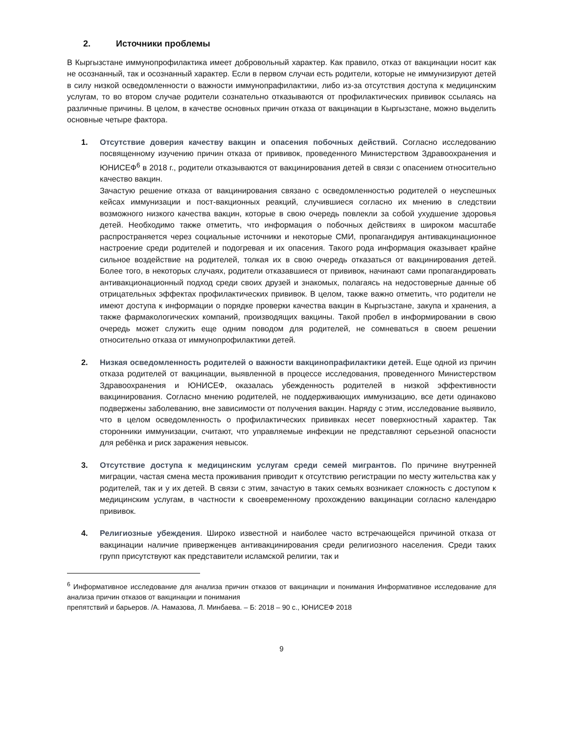2. Источники проблемы
В Кыргызстане иммунопрофилактика имеет добровольный характер. Как правило, отказ от вакцинации носит как не осознанный, так и осознанный характер. Если в первом случаи есть родители, которые не иммунизируют детей в силу низкой осведомленности о важности иммунопрафилактики, либо из-за отсутствия доступа к медицинским услугам, то во втором случае родители сознательно отказываются от профилактических прививок ссылаясь на различные причины. В целом, в качестве основных причин отказа от вакцинации в Кыргызстане, можно выделить основные четыре фактора.
1. Отсутствие доверия качеству вакцин и опасения побочных действий. Согласно исследованию посвященному изучению причин отказа от прививок, проведенного Министерством Здравоохранения и ЮНИСЕФ<sup>6</sup> в 2018 г., родители отказываются от вакцинирования детей в связи с опасением относительно качество вакцин.
Зачастую решение отказа от вакцинирования связано с осведомленностью родителей о неуспешных кейсах иммунизации и пост-вакционных реакций, случившиеся согласно их мнению в следствии возможного низкого качества вакцин, которые в свою очередь повлекли за собой ухудшение здоровья детей. Необходимо также отметить, что информация о побочных действиях в широком масштабе распространяется через социальные источники и некоторые СМИ, пропагандируя антивакцинационное настроение среди родителей и подогревая и их опасения. Такого рода информация оказывает крайне сильное воздействие на родителей, толкая их в свою очередь отказаться от вакцинирования детей. Более того, в некоторых случаях, родители отказавшиеся от прививок, начинают сами пропагандировать антивакционационный подход среди своих друзей и знакомых, полагаясь на недостоверные данные об отрицательных эффектах профилактических прививок. В целом, также важно отметить, что родители не имеют доступа к информации о порядке проверки качества вакцин в Кыргызстане, закупа и хранения, а также фармакологических компаний, производящих вакцины. Такой пробел в информировании в свою очередь может служить еще одним поводом для родителей, не сомневаться в своем решении относительно отказа от иммунопрофилактики детей.
2. Низкая осведомленность родителей о важности вакцинопрафилактики детей. Еще одной из причин отказа родителей от вакцинации, выявленной в процессе исследования, проведенного Министерством Здравоохранения и ЮНИСЕФ, оказалась убежденность родителей в низкой эффективности вакцинирования. Согласно мнению родителей, не поддерживающих иммунизацию, все дети одинаково подвержены заболеванию, вне зависимости от получения вакцин. Наряду с этим, исследование выявило, что в целом осведомленность о профилактических прививках несет поверхностный характер. Так сторонники иммунизации, считают, что управляемые инфекции не представляют серьезной опасности для ребёнка и риск заражения невысок.
3. Отсутствие доступа к медицинским услугам среди семей мигрантов. По причине внутренней миграции, частая смена места проживания приводит к отсутствию регистрации по месту жительства как у родителей, так и у их детей. В связи с этим, зачастую в таких семьях возникает сложность с доступом к медицинским услугам, в частности к своевременному прохождению вакцинации согласно календарю прививок.
4. Религиозные убеждения. Широко известной и наиболее часто встречающейся причиной отказа от вакцинации наличие приверженцев антивакцинирования среди религиозного населения. Среди таких групп присутствуют как представители исламской религии, так и
<sup>6</sup> Информативное исследование для анализа причин отказов от вакцинации и понимания Информативное исследование для анализа причин отказов от вакцинации и понимания
препятствий и барьеров. /А. Намазова, Л. Минбаева. – Б: 2018 – 90 с., ЮНИСЕФ 2018
9